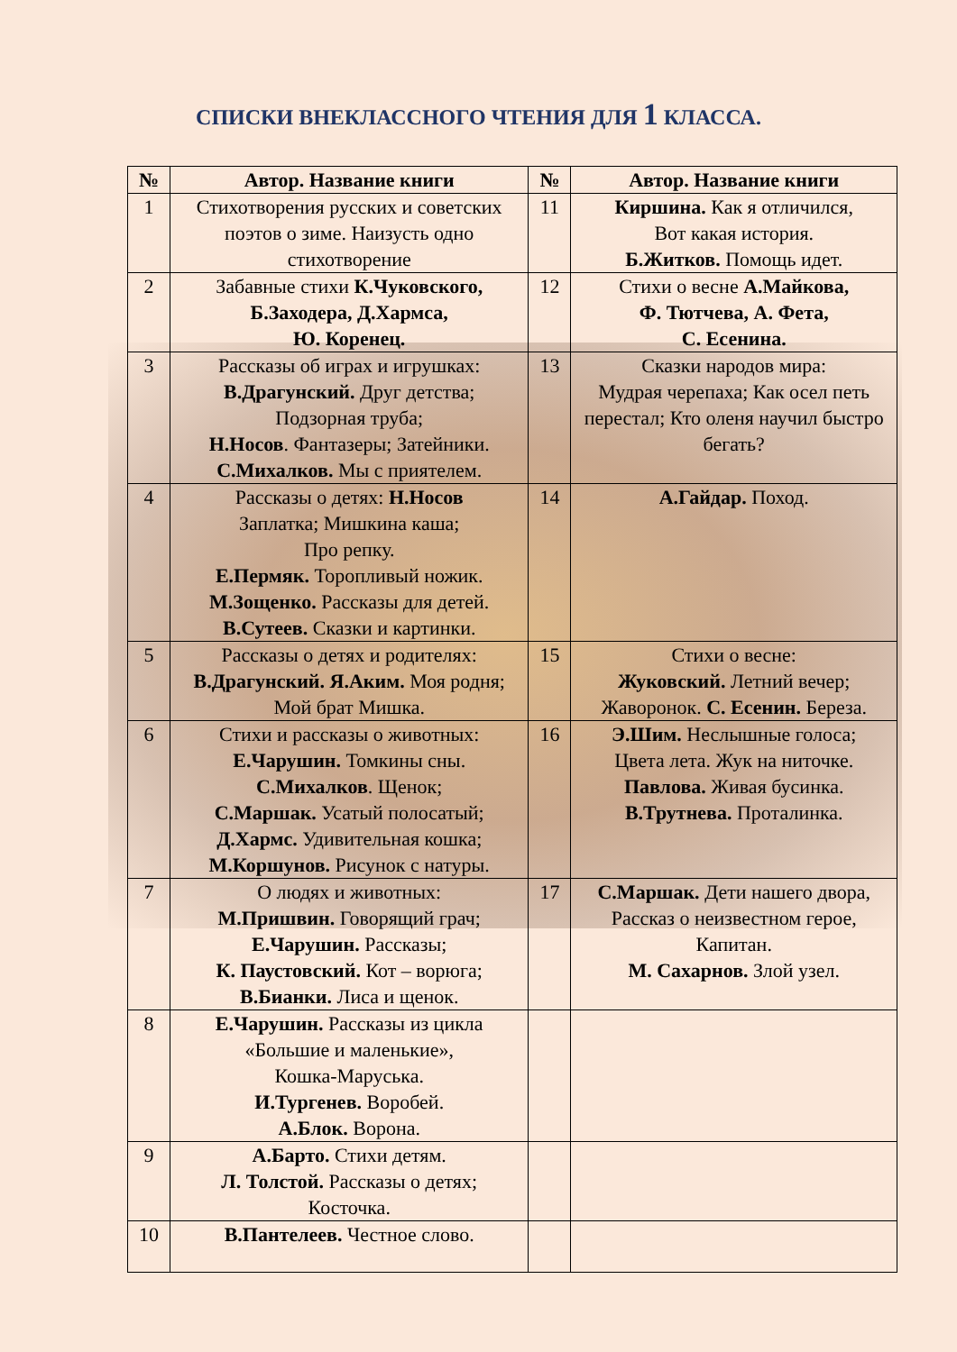СПИСКИ ВНЕКЛАССНОГО ЧТЕНИЯ ДЛЯ 1 КЛАССА.
| № | Автор. Название книги | № | Автор. Название книги |
| --- | --- | --- | --- |
| 1 | Стихотворения русских и советских поэтов о зиме. Наизусть одно стихотворение | 11 | Киршина. Как я отличился, Вот какая история. Б.Житков. Помощь идет. |
| 2 | Забавные стихи К.Чуковского, Б.Заходера, Д.Хармса, Ю. Коренец. | 12 | Стихи о весне А.Майкова, Ф. Тютчева, А. Фета, С. Есенина. |
| 3 | Рассказы об играх и игрушках: В.Драгунский. Друг детства; Подзорная труба; Н.Носов . Фантазеры; Затейники. С.Михалков. Мы с приятелем. | 13 | Сказки народов мира: Мудрая черепаха; Как осел петь перестал; Кто оленя научил быстро бегать? |
| 4 | Рассказы о детях: Н.Носов Заплатка; Мишкина каша; Про репку. Е.Пермяк. Торопливый ножик. М.Зощенко. Рассказы для детей. В.Сутеев. Сказки и картинки. | 14 | А.Гайдар. Поход. |
| 5 | Рассказы о детях и родителях: В.Драгунский. Я.Аким. Моя родня; Мой брат Мишка. | 15 | Стихи о весне: Жуковский. Летний вечер; Жаворонок. С. Есенин. Береза. |
| 6 | Стихи и рассказы о животных: Е.Чарушин. Томкины сны. С.Михалков . Щенок; С.Маршак. Усатый полосатый; Д.Хармс. Удивительная кошка; М.Коршунов. Рисунок с натуры. | 16 | Э.Шим. Неслышные голоса; Цвета лета. Жук на ниточке. Павлова. Живая бусинка. В.Трутнева. Проталинка. |
| 7 | О людях и животных: М.Пришвин. Говорящий грач; Е.Чарушин. Рассказы; К. Паустовский. Кот – ворюга; В.Бианки. Лиса и щенок. | 17 | С.Маршак. Дети нашего двора, Рассказ о неизвестном герое, Капитан. М. Сахарнов. Злой узел. |
| 8 | Е.Чарушин. Рассказы из цикла «Большие и маленькие», Кошка-Маруська. И.Тургенев. Воробей. А.Блок. Ворона. | | |
| 9 | А.Барто. Стихи детям. Л. Толстой. Рассказы о детях; Косточка. | | |
| 10 | В.Пантелеев. Честное слово. | | |